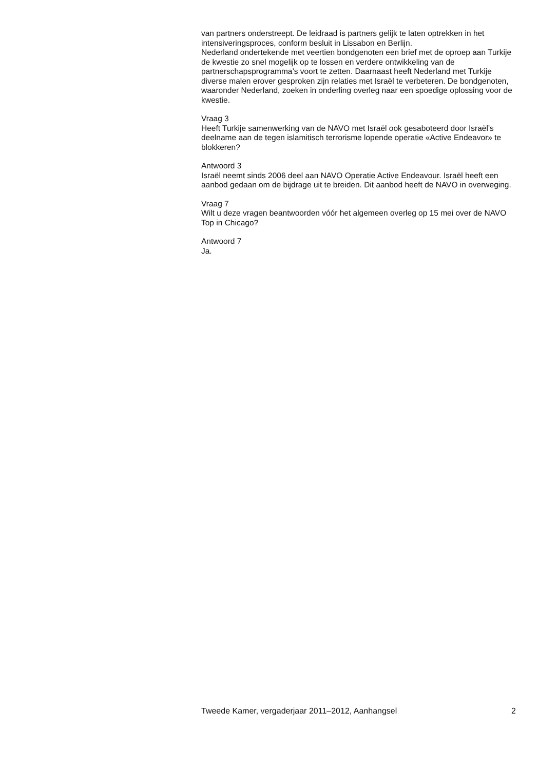van partners onderstreept. De leidraad is partners gelijk te laten optrekken in het intensiveringsproces, conform besluit in Lissabon en Berlijn.
Nederland ondertekende met veertien bondgenoten een brief met de oproep aan Turkije de kwestie zo snel mogelijk op te lossen en verdere ontwikkeling van de partnerschapsprogramma’s voort te zetten. Daarnaast heeft Nederland met Turkije diverse malen erover gesproken zijn relaties met Israël te verbeteren. De bondgenoten, waaronder Nederland, zoeken in onderling overleg naar een spoedige oplossing voor de kwestie.
Vraag 3
Heeft Turkije samenwerking van de NAVO met Israël ook gesaboteerd door Israël’s deelname aan de tegen islamitisch terrorisme lopende operatie «Active Endeavor» te blokkeren?
Antwoord 3
Israël neemt sinds 2006 deel aan NAVO Operatie Active Endeavour. Israël heeft een aanbod gedaan om de bijdrage uit te breiden. Dit aanbod heeft de NAVO in overweging.
Vraag 7
Wilt u deze vragen beantwoorden vóór het algemeen overleg op 15 mei over de NAVO Top in Chicago?
Antwoord 7
Ja.
Tweede Kamer, vergaderjaar 2011–2012, Aanhangsel 2